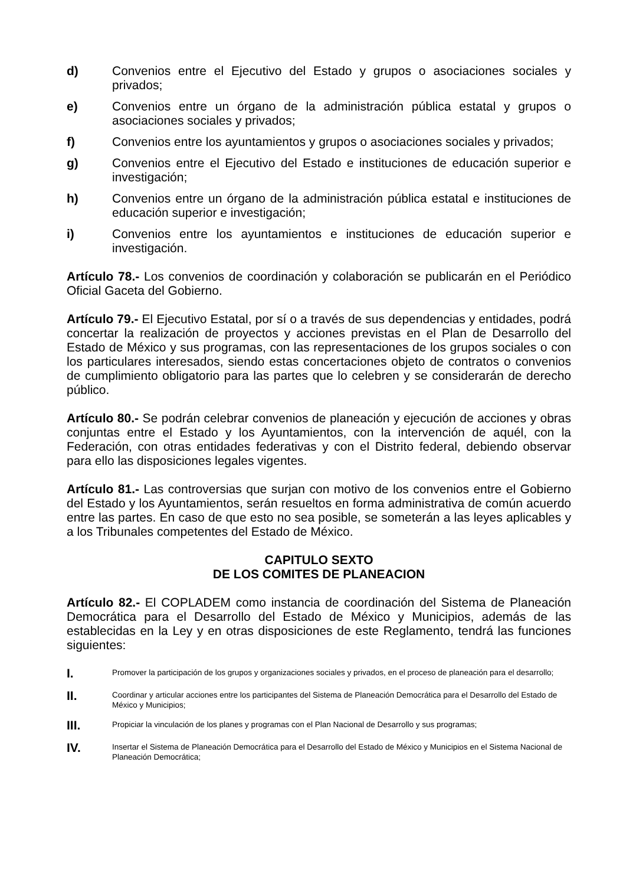d) Convenios entre el Ejecutivo del Estado y grupos o asociaciones sociales y privados;
e) Convenios entre un órgano de la administración pública estatal y grupos o asociaciones sociales y privados;
f) Convenios entre los ayuntamientos y grupos o asociaciones sociales y privados;
g) Convenios entre el Ejecutivo del Estado e instituciones de educación superior e investigación;
h) Convenios entre un órgano de la administración pública estatal e instituciones de educación superior e investigación;
i) Convenios entre los ayuntamientos e instituciones de educación superior e investigación.
Artículo 78.- Los convenios de coordinación y colaboración se publicarán en el Periódico Oficial Gaceta del Gobierno.
Artículo 79.- El Ejecutivo Estatal, por sí o a través de sus dependencias y entidades, podrá concertar la realización de proyectos y acciones previstas en el Plan de Desarrollo del Estado de México y sus programas, con las representaciones de los grupos sociales o con los particulares interesados, siendo estas concertaciones objeto de contratos o convenios de cumplimiento obligatorio para las partes que lo celebren y se considerarán de derecho público.
Artículo 80.- Se podrán celebrar convenios de planeación y ejecución de acciones y obras conjuntas entre el Estado y los Ayuntamientos, con la intervención de aquél, con la Federación, con otras entidades federativas y con el Distrito federal, debiendo observar para ello las disposiciones legales vigentes.
Artículo 81.- Las controversias que surjan con motivo de los convenios entre el Gobierno del Estado y los Ayuntamientos, serán resueltos en forma administrativa de común acuerdo entre las partes. En caso de que esto no sea posible, se someterán a las leyes aplicables y a los Tribunales competentes del Estado de México.
CAPITULO SEXTO
DE LOS COMITES DE PLANEACION
Artículo 82.- El COPLADEM como instancia de coordinación del Sistema de Planeación Democrática para el Desarrollo del Estado de México y Municipios, además de las establecidas en la Ley y en otras disposiciones de este Reglamento, tendrá las funciones siguientes:
I. Promover la participación de los grupos y organizaciones sociales y privados, en el proceso de planeación para el desarrollo;
II. Coordinar y articular acciones entre los participantes del Sistema de Planeación Democrática para el Desarrollo del Estado de México y Municipios;
III. Propiciar la vinculación de los planes y programas con el Plan Nacional de Desarrollo y sus programas;
IV. Insertar el Sistema de Planeación Democrática para el Desarrollo del Estado de México y Municipios en el Sistema Nacional de Planeación Democrática;